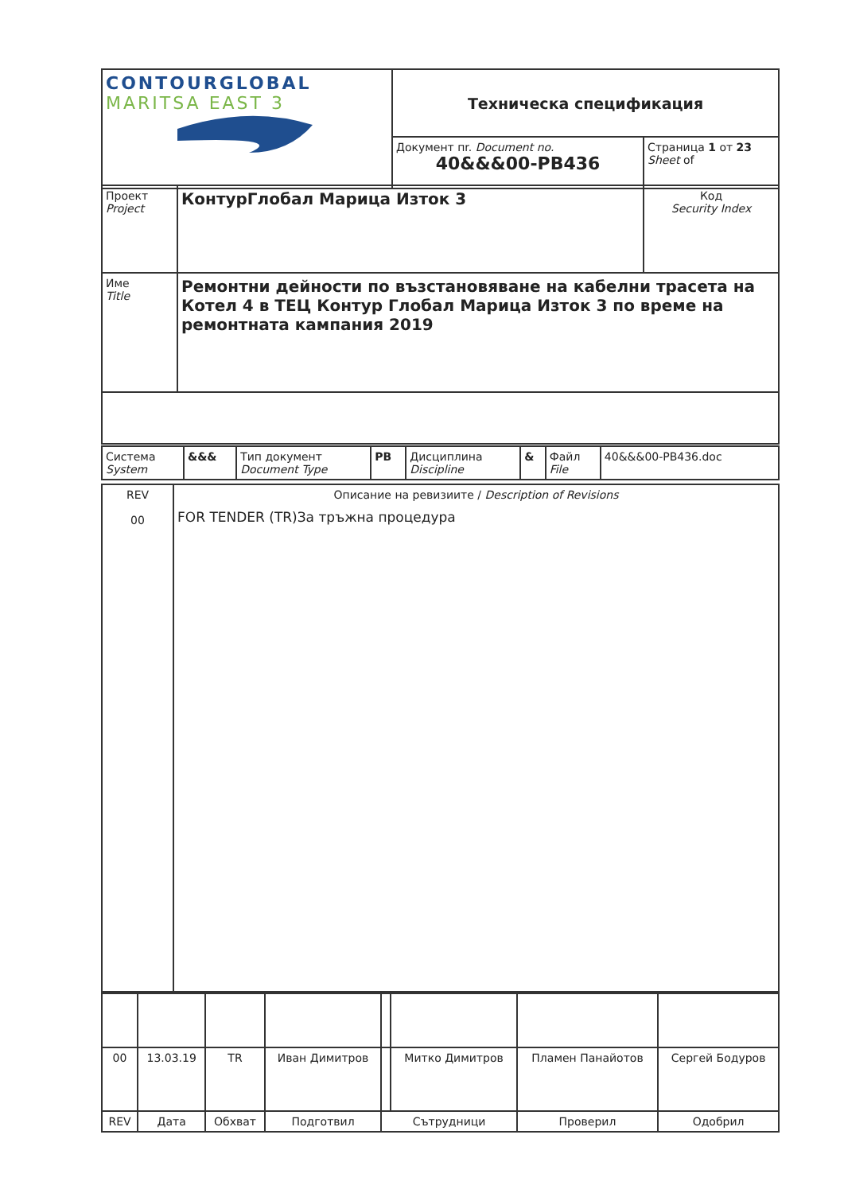| CONTOURGLOBAL MARITSA EAST 3 | Техническа спецификация | |
| | Документ пr. Document no. 40&&&00-PB436 | Страница 1 от 23 Sheet of |
| Проект Project | КонтурГлобал Марица Изток 3 | Код Security Index |
| Име Title | Ремонтни дейности по възстановяване на кабелни трасета на Котел 4 в ТЕЦ Контур Глобал Марица Изток 3 по време на ремонтната кампания 2019 | |
| Система System | &&& | Тип документ Document Type | PB | Дисциплина Discipline | & | Файл File | 40&&&00-PB436.doc |
| REV 00 | Описание на ревизиите / Description of Revisions FOR TENDER (TR)За тръжна процедура |
| 00 | 13.03.19 | TR | Иван Димитров | | Митко Димитров | Пламен Панайотов | Сергей Бодуров |
| REV | Дата | Обхват | Подготвил | Сътрудници | | Проверил | Одобрил |